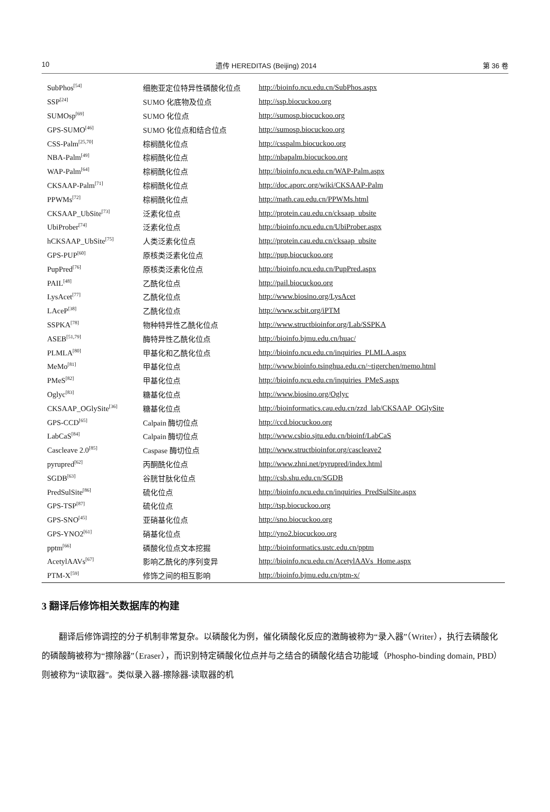10 遗传 HEREDITAS (Beijing) 2014 第 36 卷
| SubPhos<sup>[54]</sup> | 细胞亚定位特异性磷酸化位点 | http://bioinfo.ncu.edu.cn/SubPhos.aspx |
| SSP<sup>[24]</sup> | SUMO 化底物及位点 | http://ssp.biocuckoo.org |
| SUMOsp<sup>[69]</sup> | SUMO 化位点 | http://sumosp.biocuckoo.org |
| GPS-SUMO<sup>[46]</sup> | SUMO 化位点和结合位点 | http://sumosp.biocuckoo.org |
| CSS-Palm<sup>[25,70]</sup> | 棕榈酰化位点 | http://csspalm.biocuckoo.org |
| NBA-Palm<sup>[49]</sup> | 棕榈酰化位点 | http://nbapalm.biocuckoo.org |
| WAP-Palm<sup>[64]</sup> | 棕榈酰化位点 | http://bioinfo.ncu.edu.cn/WAP-Palm.aspx |
| CKSAAP-Palm<sup>[71]</sup> | 棕榈酰化位点 | http://doc.aporc.org/wiki/CKSAAP-Palm |
| PPWMs<sup>[72]</sup> | 棕榈酰化位点 | http://math.cau.edu.cn/PPWMs.html |
| CKSAAP_UbSite<sup>[73]</sup> | 泛素化位点 | http://protein.cau.edu.cn/cksaap_ubsite |
| UbiProber<sup>[74]</sup> | 泛素化位点 | http://bioinfo.ncu.edu.cn/UbiProber.aspx |
| hCKSAAP_UbSite<sup>[75]</sup> | 人类泛素化位点 | http://protein.cau.edu.cn/cksaap_ubsite |
| GPS-PUP<sup>[60]</sup> | 原核类泛素化位点 | http://pup.biocuckoo.org |
| PupPred<sup>[76]</sup> | 原核类泛素化位点 | http://bioinfo.ncu.edu.cn/PupPred.aspx |
| PAIL<sup>[48]</sup> | 乙酰化位点 | http://pail.biocuckoo.org |
| LysAcet<sup>[77]</sup> | 乙酰化位点 | http://www.biosino.org/LysAcet |
| LAceP<sup>[38]</sup> | 乙酰化位点 | http://www.scbit.org/iPTM |
| SSPKA<sup>[78]</sup> | 物种特异性乙酰化位点 | http://www.structbioinfor.org/Lab/SSPKA |
| ASEB<sup>[51,79]</sup> | 酶特异性乙酰化位点 | http://bioinfo.bjmu.edu.cn/huac/ |
| PLMLA<sup>[80]</sup> | 甲基化和乙酰化位点 | http://bioinfo.ncu.edu.cn/inquiries_PLMLA.aspx |
| MeMo<sup>[81]</sup> | 甲基化位点 | http://www.bioinfo.tsinghua.edu.cn/~tigerchen/memo.html |
| PMeS<sup>[82]</sup> | 甲基化位点 | http://bioinfo.ncu.edu.cn/inquiries_PMeS.aspx |
| Oglyc<sup>[83]</sup> | 糖基化位点 | http://www.biosino.org/Oglyc |
| CKSAAP_OGlySite<sup>[36]</sup> | 糖基化位点 | http://bioinformatics.cau.edu.cn/zzd_lab/CKSAAP_OGlySite |
| GPS-CCD<sup>[65]</sup> | Calpain 酶切位点 | http://ccd.biocuckoo.org |
| LabCaS<sup>[84]</sup> | Calpain 酶切位点 | http://www.csbio.sjtu.edu.cn/bioinf/LabCaS |
| Cascleave 2.0<sup>[85]</sup> | Caspase 酶切位点 | http://www.structbioinfor.org/cascleave2 |
| pyrupred<sup>[62]</sup> | 丙酮酰化位点 | http://www.zhni.net/pyrupred/index.html |
| SGDB<sup>[63]</sup> | 谷胱甘肽化位点 | http://csb.shu.edu.cn/SGDB |
| PredSulSite<sup>[86]</sup> | 硫化位点 | http://bioinfo.ncu.edu.cn/inquiries_PredSulSite.aspx |
| GPS-TSP<sup>[87]</sup> | 硫化位点 | http://tsp.biocuckoo.org |
| GPS-SNO<sup>[45]</sup> | 亚硝基化位点 | http://sno.biocuckoo.org |
| GPS-YNO2<sup>[61]</sup> | 硝基化位点 | http://yno2.biocuckoo.org |
| pptm<sup>[66]</sup> | 磷酸化位点文本挖掘 | http://bioinformatics.ustc.edu.cn/pptm |
| AcetylAAVs<sup>[67]</sup> | 影响乙酰化的序列变异 | http://bioinfo.ncu.edu.cn/AcetylAAVs_Home.aspx |
| PTM-X<sup>[59]</sup> | 修饰之间的相互影响 | http://bioinfo.bjmu.edu.cn/ptm-x/ |
3 翻译后修饰相关数据库的构建
翻译后修饰调控的分子机制非常复杂。以磷酸化为例，催化磷酸化反应的激酶被称为“录入器”（Writer），执行去磷酸化的磷酸酶被称为“擦除器”（Eraser），而识别特定磷酸化位点并与之结合的磷酸化结合功能域（Phospho-binding domain, PBD）则被称为“读取器”。类似录入器-擦除器-读取器的机